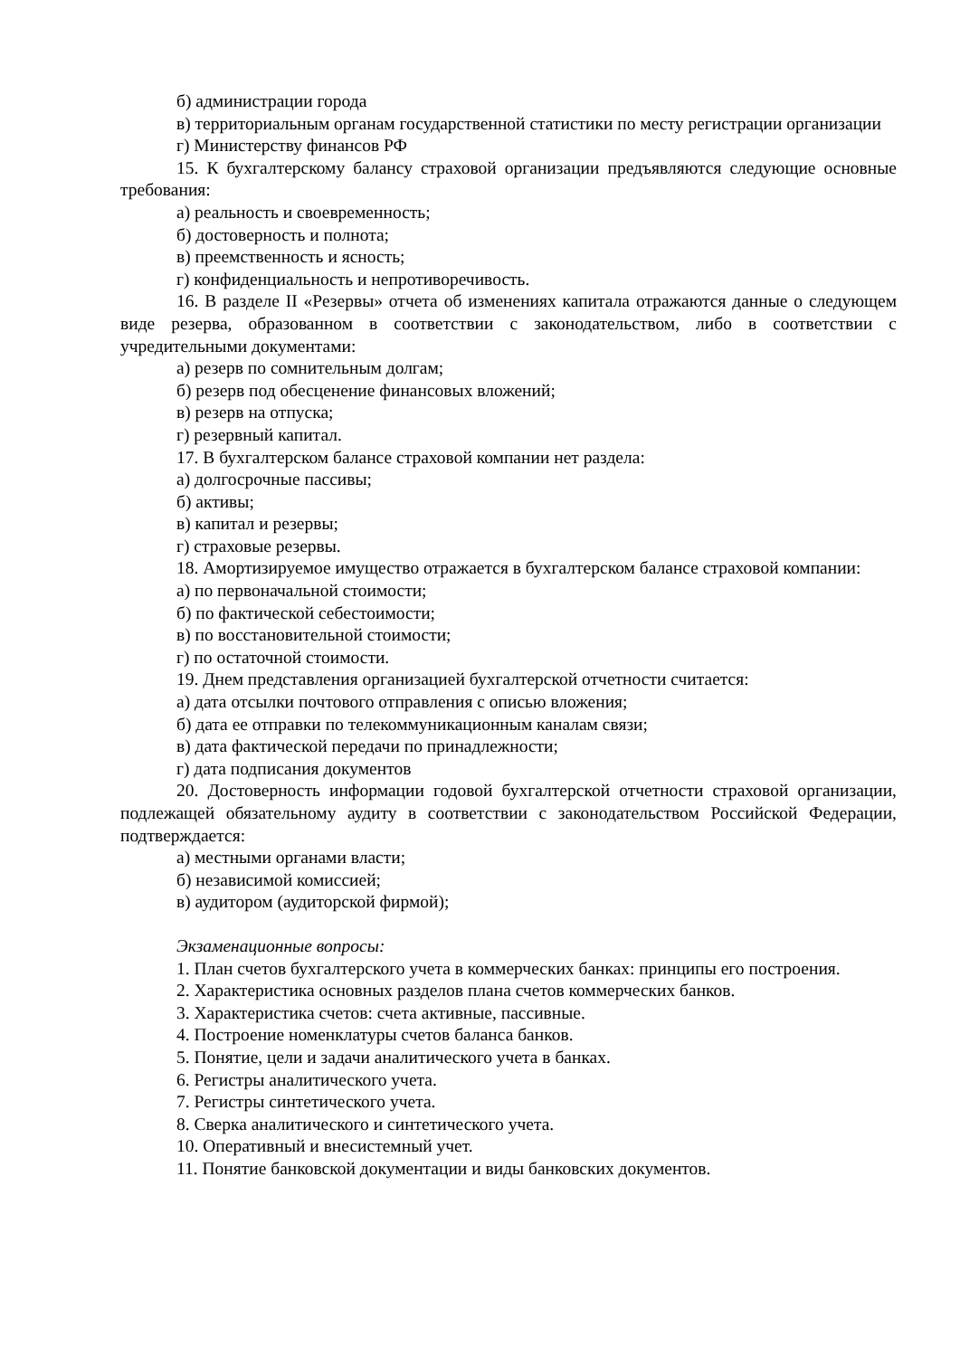б) администрации города
в) территориальным органам государственной статистики по месту регистрации организации
г) Министерству финансов РФ
15. К бухгалтерскому балансу страховой организации предъявляются следующие основные требования:
а) реальность и своевременность;
б) достоверность и полнота;
в) преемственность и ясность;
г) конфиденциальность и непротиворечивость.
16. В разделе II «Резервы» отчета об изменениях капитала отражаются данные о следующем виде резерва, образованном в соответствии с законодательством, либо в соответствии с учредительными документами:
а) резерв по сомнительным долгам;
б) резерв под обесценение финансовых вложений;
в) резерв на отпуска;
г) резервный капитал.
17. В бухгалтерском балансе страховой компании нет раздела:
а) долгосрочные пассивы;
б) активы;
в) капитал и резервы;
г) страховые резервы.
18. Амортизируемое имущество отражается в бухгалтерском балансе страховой компании:
а) по первоначальной стоимости;
б) по фактической себестоимости;
в) по восстановительной стоимости;
г) по остаточной стоимости.
19. Днем представления организацией бухгалтерской отчетности считается:
а) дата отсылки почтового отправления с описью вложения;
б) дата ее отправки по телекоммуникационным каналам связи;
в) дата фактической передачи по принадлежности;
г) дата подписания документов
20. Достоверность информации годовой бухгалтерской отчетности страховой организации, подлежащей обязательному аудиту в соответствии с законодательством Российской Федерации, подтверждается:
а) местными органами власти;
б) независимой комиссией;
в) аудитором (аудиторской фирмой);
Экзаменационные вопросы:
1. План счетов бухгалтерского учета в коммерческих банках: принципы его построения.
2. Характеристика основных разделов плана счетов коммерческих банков.
3. Характеристика счетов: счета активные, пассивные.
4. Построение номенклатуры счетов баланса банков.
5. Понятие, цели и задачи аналитического учета в банках.
6. Регистры аналитического учета.
7. Регистры синтетического учета.
8. Сверка аналитического и синтетического учета.
10. Оперативный и внесистемный учет.
11. Понятие банковской документации и виды банковских документов.